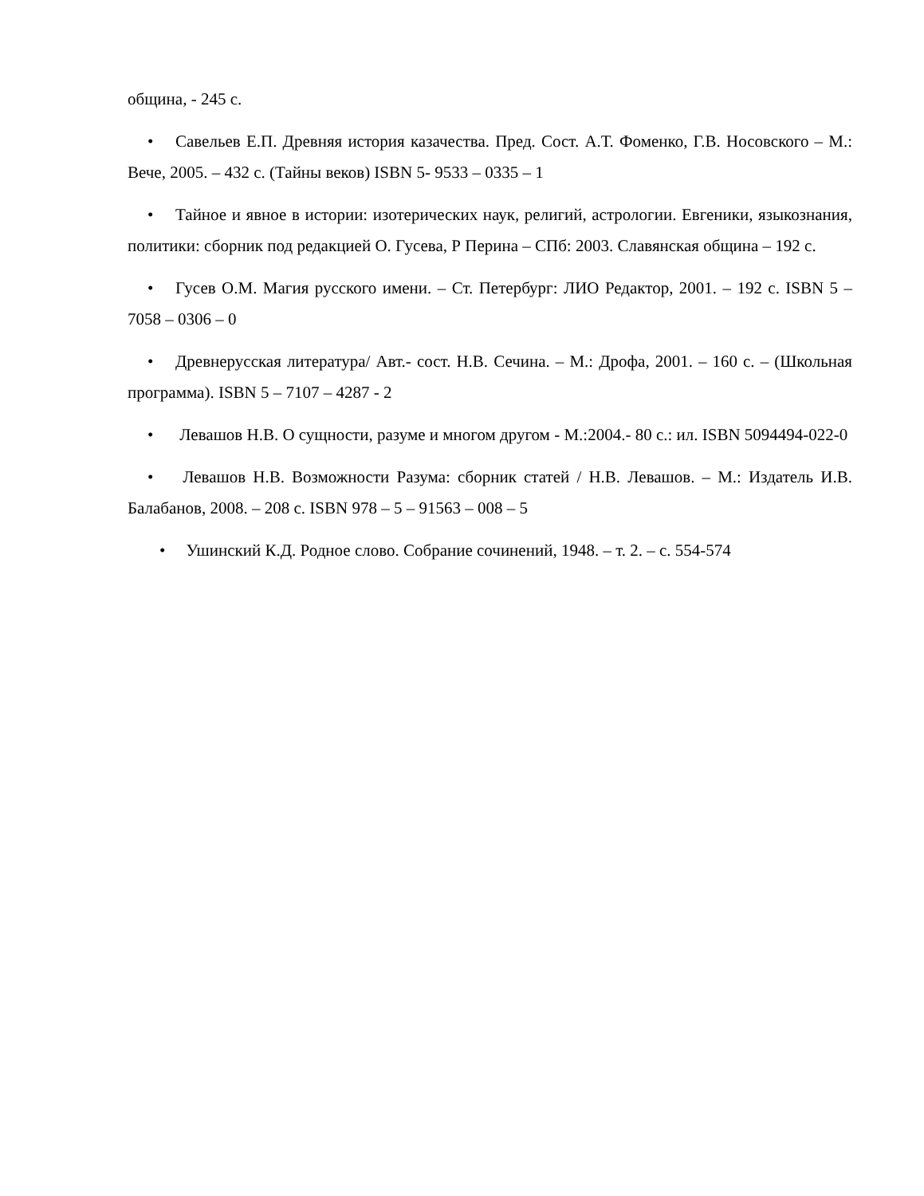община, - 245 с.
• Савельев Е.П. Древняя история казачества. Пред. Сост. А.Т. Фоменко, Г.В. Носовского – М.: Вече, 2005. – 432 с. (Тайны веков) ISBN 5- 9533 – 0335 – 1
• Тайное и явное в истории: изотерических наук, религий, астрологии. Евгеники, языкознания, политики: сборник под редакцией О. Гусева, Р Перина – СПб: 2003. Славянская община – 192 с.
• Гусев О.М. Магия русского имени. – Ст. Петербург: ЛИО Редактор, 2001. – 192 с. ISBN 5 – 7058 – 0306 – 0
• Древнерусская литература/ Авт.- сост. Н.В. Сечина. – М.: Дрофа, 2001. – 160 с. – (Школьная программа). ISBN 5 – 7107 – 4287 - 2
• Левашов Н.В. О сущности, разуме и многом другом - М.:2004.- 80 с.: ил. ISBN 5094494-022-0
• Левашов Н.В. Возможности Разума: сборник статей / Н.В. Левашов. – М.: Издатель И.В. Балабанов, 2008. – 208 с. ISBN 978 – 5 – 91563 – 008 – 5
• Ушинский К.Д. Родное слово. Собрание сочинений, 1948. – т. 2. – с. 554-574